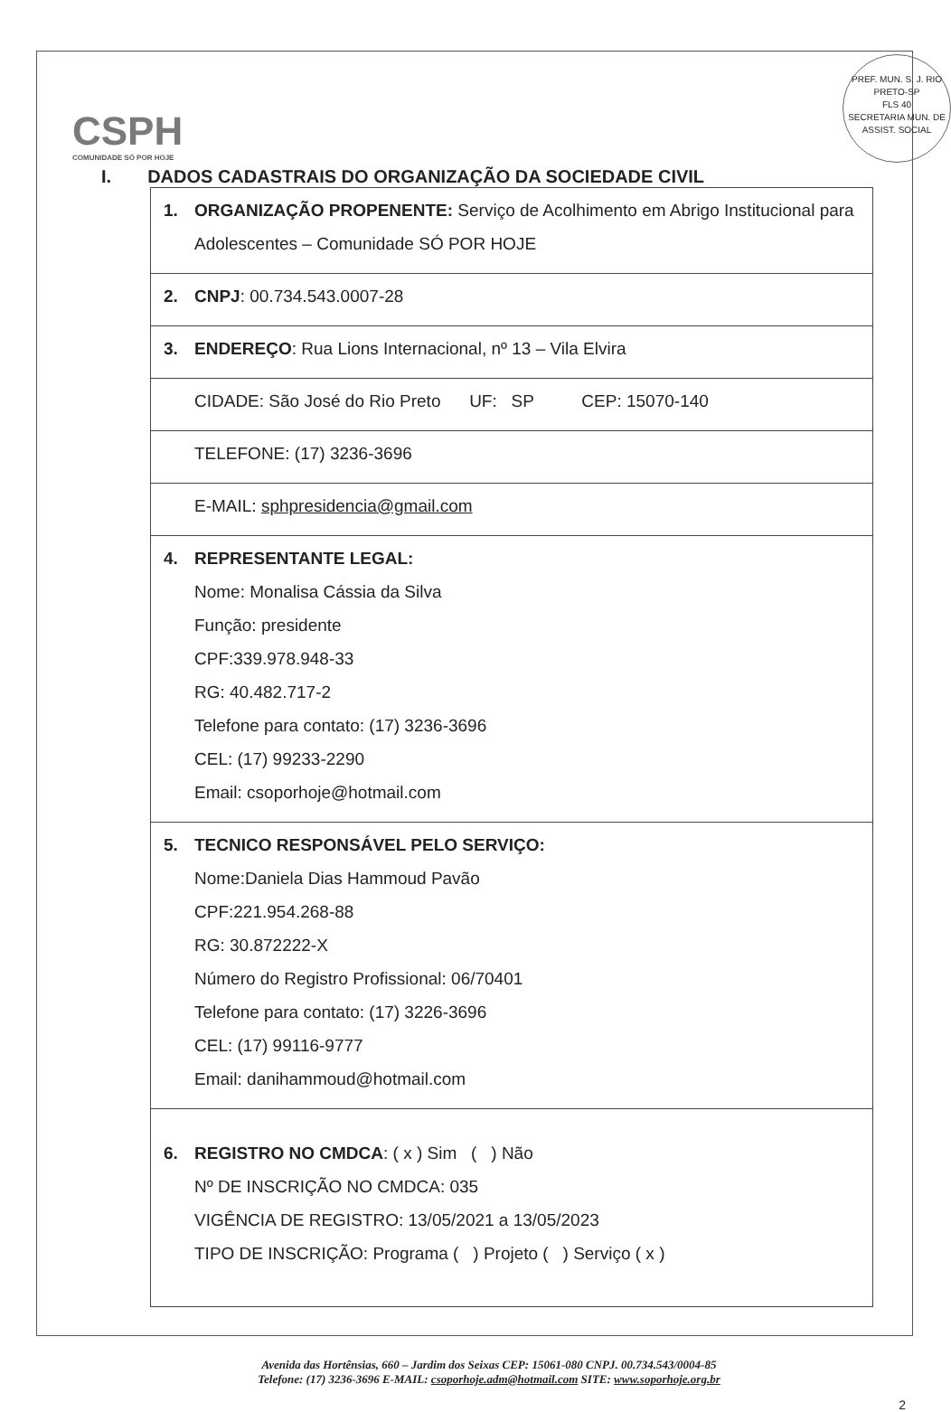PREF. MUN. S. J. RIO PRETO-SP
FLS 40
SECRETARIA MUN. DE ASSIST. SOCIAL
CSPH
COMUNIDADE SÓ POR HOJE
I. DADOS CADASTRAIS DO ORGANIZAÇÃO DA SOCIEDADE CIVIL
| 1. ORGANIZAÇÃO PROPENENTE: Serviço de Acolhimento em Abrigo Institucional para Adolescentes – Comunidade SÓ POR HOJE |
| 2. CNPJ : 00.734.543.0007-28 |
| 3. ENDEREÇO : Rua Lions Internacional, nº 13 – Vila Elvira |
| CIDADE: São José do Rio Preto UF: SP CEP: 15070-140 |
| TELEFONE: (17) 3236-3696 |
| E-MAIL: sphpresidencia@gmail.com |
| 4. REPRESENTANTE LEGAL: Nome: Monalisa Cássia da Silva Função: presidente CPF:339.978.948-33 RG: 40.482.717-2 Telefone para contato: (17) 3236-3696 CEL: (17) 99233-2290 Email: csoporhoje@hotmail.com |
| 5. TECNICO RESPONSÁVEL PELO SERVIÇO: Nome:Daniela Dias Hammoud Pavão CPF:221.954.268-88 RG: 30.872222-X Número do Registro Profissional: 06/70401 Telefone para contato: (17) 3226-3696 CEL: (17) 99116-9777 Email: danihammoud@hotmail.com |
| 6. REGISTRO NO CMDCA : ( x ) Sim ( ) Não Nº DE INSCRIÇÃO NO CMDCA: 035 VIGÊNCIA DE REGISTRO: 13/05/2021 a 13/05/2023 TIPO DE INSCRIÇÃO: Programa ( ) Projeto ( ) Serviço ( x ) |
Avenida das Hortênsias, 660 – Jardim dos Seixas CEP: 15061-080 CNPJ. 00.734.543/0004-85
Telefone: (17) 3236-3696 E-MAIL: csoporhoje.adm@hotmail.com SITE: www.soporhoje.org.br
2